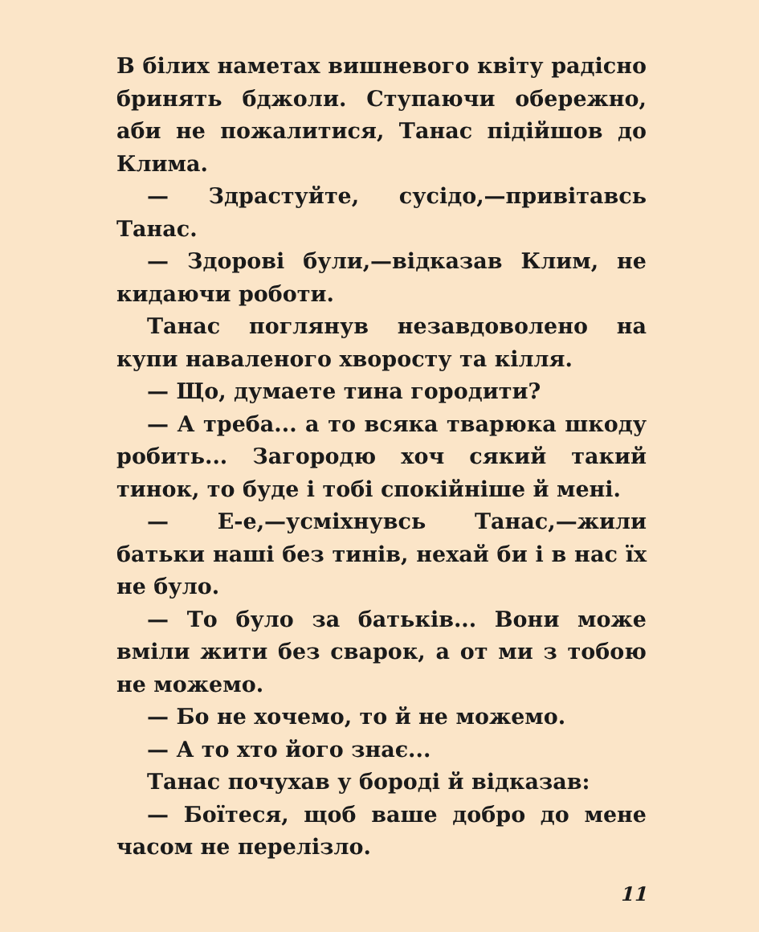В білих наметах вишневого квіту радісно бринять бджоли. Ступаючи обережно, аби не пожалитися, Танас підійшов до Клима.
— Здрастуйте, сусідо,—привітавсь Танас.
— Здорові були,—відказав Клим, не кидаючи роботи.
Танас поглянув незавдоволено на купи наваленого хворосту та кілля.
— Що, думаете тина городити?
— А треба... а то всяка тварюка шкоду робить... Загородю хоч сякий такий тинок, то буде і тобі спокійніше й мені.
— Е-е,—усміхнувсь Танас,—жили батьки наші без тинів, нехай би і в нас їх не було.
— То було за батьків... Вони може вміли жити без сварок, а от ми з тобою не можемо.
— Бо не хочемо, то й не можемо.
— А то хто його знає...
Танас почухав у бороді й відказав:
— Боїтеся, щоб ваше добро до мене часом не перелізло.
11